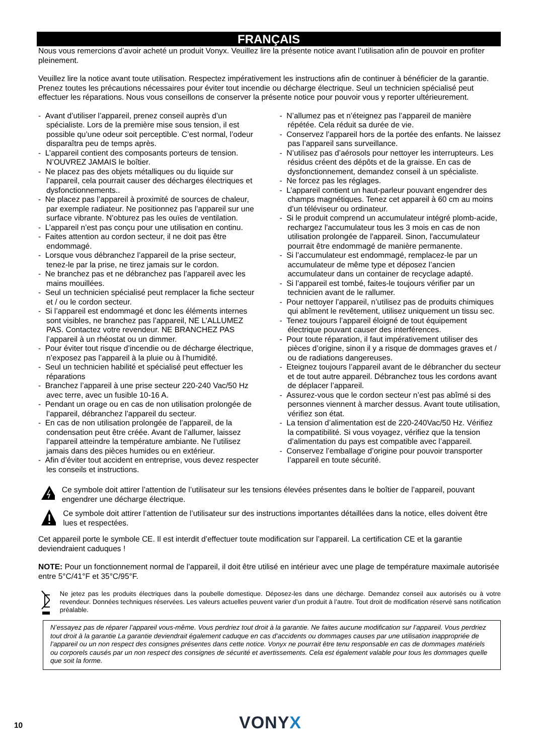FRANÇAIS
Nous vous remercions d’avoir acheté un produit Vonyx. Veuillez lire la présente notice avant l’utilisation afin de pouvoir en profiter pleinement.
Veuillez lire la notice avant toute utilisation. Respectez impérativement les instructions afin de continuer à bénéficier de la garantie. Prenez toutes les précautions nécessaires pour éviter tout incendie ou décharge électrique. Seul un technicien spécialisé peut effectuer les réparations. Nous vous conseillons de conserver la présente notice pour pouvoir vous y reporter ultérieurement.
- Avant d’utiliser l’appareil, prenez conseil auprès d’un spécialiste. Lors de la première mise sous tension, il est possible qu’une odeur soit perceptible. C’est normal, l’odeur disparaîtra peu de temps après.
- L’appareil contient des composants porteurs de tension. N’OUVREZ JAMAIS le boîtier.
- Ne placez pas des objets métalliques ou du liquide sur l’appareil, cela pourrait causer des décharges électriques et dysfonctionnements..
- Ne placez pas l’appareil à proximité de sources de chaleur, par exemple radiateur. Ne positionnez pas l’appareil sur une surface vibrante. N’obturez pas les ouïes de ventilation.
- L’appareil n’est pas conçu pour une utilisation en continu.
- Faites attention au cordon secteur, il ne doit pas être endommagé.
- Lorsque vous débranchez l’appareil de la prise secteur, tenez-le par la prise, ne tirez jamais sur le cordon.
- Ne branchez pas et ne débranchez pas l’appareil avec les mains mouillées.
- Seul un technicien spécialisé peut remplacer la fiche secteur et / ou le cordon secteur.
- Si l’appareil est endommagé et donc les éléments internes sont visibles, ne branchez pas l’appareil, NE L’ALLUMEZ PAS. Contactez votre revendeur. NE BRANCHEZ PAS l’appareil à un rhéostat ou un dimmer.
- Pour éviter tout risque d’incendie ou de décharge électrique, n’exposez pas l’appareil à la pluie ou à l’humidité.
- Seul un technicien habilité et spécialisé peut effectuer les réparations
- Branchez l’appareil à une prise secteur 220-240 Vac/50 Hz avec terre, avec un fusible 10-16 A.
- Pendant un orage ou en cas de non utilisation prolongée de l’appareil, débranchez l’appareil du secteur.
- En cas de non utilisation prolongée de l’appareil, de la condensation peut être créée. Avant de l’allumer, laissez l’appareil atteindre la température ambiante. Ne l’utilisez jamais dans des pièces humides ou en extérieur.
- Afin d’éviter tout accident en entreprise, vous devez respecter les conseils et instructions.
- N’allumez pas et n’éteignez pas l’appareil de manière répétée. Cela réduit sa durée de vie.
- Conservez l’appareil hors de la portée des enfants. Ne laissez pas l’appareil sans surveillance.
- N’utilisez pas d’aérosols pour nettoyer les interrupteurs. Les résidus créent des dépôts et de la graisse. En cas de dysfonctionnement, demandez conseil à un spécialiste.
- Ne forcez pas les réglages.
- L’appareil contient un haut-parleur pouvant engendrer des champs magnétiques. Tenez cet appareil à 60 cm au moins d’un téléviseur ou ordinateur.
- Si le produit comprend un accumulateur intégré plomb-acide, rechargez l'accumulateur tous les 3 mois en cas de non utilisation prolongée de l'appareil. Sinon, l'accumulateur pourrait être endommagé de manière permanente.
- Si l’accumulateur est endommagé, remplacez-le par un accumulateur de même type et déposez l’ancien accumulateur dans un container de recyclage adapté.
- Si l’appareil est tombé, faites-le toujours vérifier par un technicien avant de le rallumer.
- Pour nettoyer l’appareil, n’utilisez pas de produits chimiques qui abîment le revêtement, utilisez uniquement un tissu sec.
- Tenez toujours l’appareil éloigné de tout équipement électrique pouvant causer des interférences.
- Pour toute réparation, il faut impérativement utiliser des pièces d’origine, sinon il y a risque de dommages graves et / ou de radiations dangereuses.
- Eteignez toujours l’appareil avant de le débrancher du secteur et de tout autre appareil. Débranchez tous les cordons avant de déplacer l’appareil.
- Assurez-vous que le cordon secteur n’est pas abîmé si des personnes viennent à marcher dessus. Avant toute utilisation, vérifiez son état.
- La tension d’alimentation est de 220-240Vac/50 Hz. Vérifiez la compatibilité. Si vous voyagez, vérifiez que la tension d’alimentation du pays est compatible avec l’appareil.
- Conservez l’emballage d’origine pour pouvoir transporter l’appareil en toute sécurité.
Ce symbole doit attirer l’attention de l’utilisateur sur les tensions élevées présentes dans le boîtier de l’appareil, pouvant engendrer une décharge électrique.
Ce symbole doit attirer l’attention de l’utilisateur sur des instructions importantes détaillées dans la notice, elles doivent être lues et respectées.
Cet appareil porte le symbole CE. Il est interdit d’effectuer toute modification sur l’appareil. La certification CE et la garantie deviendraient caduques !
NOTE: Pour un fonctionnement normal de l’appareil, il doit être utilisé en intérieur avec une plage de température maximale autorisée entre 5°C/41°F et 35°C/95°F.
Ne jetez pas les produits électriques dans la poubelle domestique. Déposez-les dans une décharge. Demandez conseil aux autorisés ou à votre revendeur. Données techniques réservées. Les valeurs actuelles peuvent varier d’un produit à l’autre. Tout droit de modification réservé sans notification préalable.
N’essayez pas de réparer l’appareil vous-même. Vous perdriez tout droit à la garantie. Ne faites aucune modification sur l’appareil. Vous perdriez tout droit à la garantie La garantie deviendrait également caduque en cas d’accidents ou dommages causes par une utilisation inappropriée de l’appareil ou un non respect des consignes présentes dans cette notice. Vonyx ne pourrait être tenu responsable en cas de dommages matériels ou corporels causés par un non respect des consignes de sécurité et avertissements. Cela est également valable pour tous les dommages quelle que soit la forme.
10
VONYX